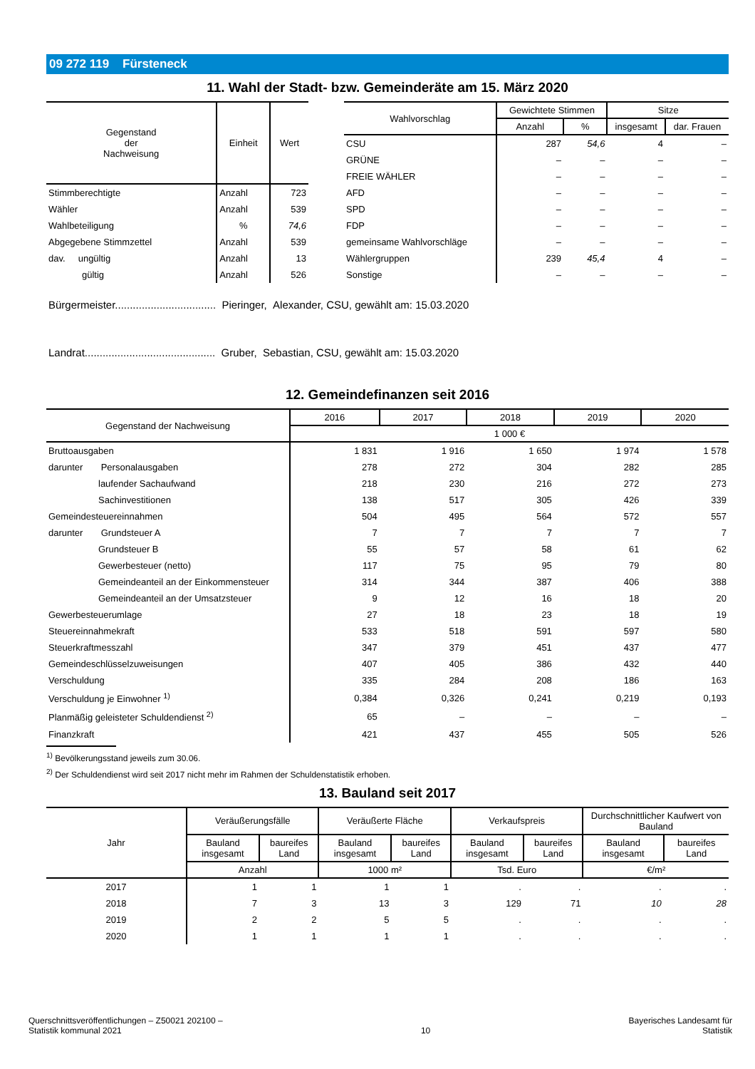09 272 119 Fürsteneck
11. Wahl der Stadt- bzw. Gemeinderäte am 15. März 2020
| Gegenstand der Nachweisung | Einheit | Wert |
| --- | --- | --- |
| Stimmberechtigte | Anzahl | 723 |
| Wähler | Anzahl | 539 |
| Wahlbeteiligung | % | 74,6 |
| Abgegebene Stimmzettel | Anzahl | 539 |
| dav. ungültig | Anzahl | 13 |
| gültig | Anzahl | 526 |
| Wahlvorschlag | Gewichtete Stimmen | | Sitze | |
| --- | --- | --- | --- | --- |
| | Anzahl | % | insgesamt | dar. Frauen |
| CSU | 287 | 54,6 | 4 | – |
| GRÜNE | – | – | – | – |
| FREIE WÄHLER | – | – | – | – |
| AFD | – | – | – | – |
| SPD | – | – | – | – |
| FDP | – | – | – | – |
| gemeinsame Wahlvorschläge | – | – | – | – |
| Wählergruppen | 239 | 45,4 | 4 | – |
| Sonstige | – | – | – | – |
Bürgermeister.................................. Pieringer, Alexander, CSU, gewählt am: 15.03.2020
Landrat............................................ Gruber, Sebastian, CSU, gewählt am: 15.03.2020
12. Gemeindefinanzen seit 2016
| Gegenstand der Nachweisung | 2016 | 2017 | 2018 | 2019 | 2020 |
| --- | --- | --- | --- | --- | --- |
| | 1 000 € | | | | |
| Bruttoausgaben | 1 831 | 1 916 | 1 650 | 1 974 | 1 578 |
| darunter Personalausgaben | 278 | 272 | 304 | 282 | 285 |
| laufender Sachaufwand | 218 | 230 | 216 | 272 | 273 |
| Sachinvestitionen | 138 | 517 | 305 | 426 | 339 |
| Gemeindesteuereinnahmen | 504 | 495 | 564 | 572 | 557 |
| darunter Grundsteuer A | 7 | 7 | 7 | 7 | 7 |
| Grundsteuer B | 55 | 57 | 58 | 61 | 62 |
| Gewerbesteuer (netto) | 117 | 75 | 95 | 79 | 80 |
| Gemeindeanteil an der Einkommensteuer | 314 | 344 | 387 | 406 | 388 |
| Gemeindeanteil an der Umsatzsteuer | 9 | 12 | 16 | 18 | 20 |
| Gewerbesteuerumlage | 27 | 18 | 23 | 18 | 19 |
| Steuereinnahmekraft | 533 | 518 | 591 | 597 | 580 |
| Steuerkraftmesszahl | 347 | 379 | 451 | 437 | 477 |
| Gemeindeschlüsselzuweisungen | 407 | 405 | 386 | 432 | 440 |
| Verschuldung | 335 | 284 | 208 | 186 | 163 |
| Verschuldung je Einwohner <sup>1)</sup> | 0,384 | 0,326 | 0,241 | 0,219 | 0,193 |
| Planmäßig geleisteter Schuldendienst <sup>2)</sup> | 65 | – | – | – | – |
| Finanzkraft | 421 | 437 | 455 | 505 | 526 |
<sup>1)</sup> Bevölkerungsstand jeweils zum 30.06.
<sup>2)</sup> Der Schuldendienst wird seit 2017 nicht mehr im Rahmen der Schuldenstatistik erhoben.
13. Bauland seit 2017
| Jahr | Veräußerungsfälle | | Veräußerte Fläche | | Verkaufspreis | | Durchschnittlicher Kaufwert von Bauland | |
| --- | --- | --- | --- | --- | --- | --- | --- | --- |
| | Bauland insgesamt | baureifes Land | Bauland insgesamt | baureifes Land | Bauland insgesamt | baureifes Land | Bauland insgesamt | baureifes Land |
| | Anzahl | | 1000 m² | | Tsd. Euro | | €/m² | |
| 2017 | 1 | 1 | 1 | 1 | . | . | . | . |
| 2018 | 7 | 3 | 13 | 3 | 129 | 71 | 10 | 28 |
| 2019 | 2 | 2 | 5 | 5 | . | . | . | . |
| 2020 | 1 | 1 | 1 | 1 | . | . | . | . |
Querschnittsveröffentlichungen – Z50021 202100 –
Statistik kommunal 2021
10
Bayerisches Landesamt für
Statistik